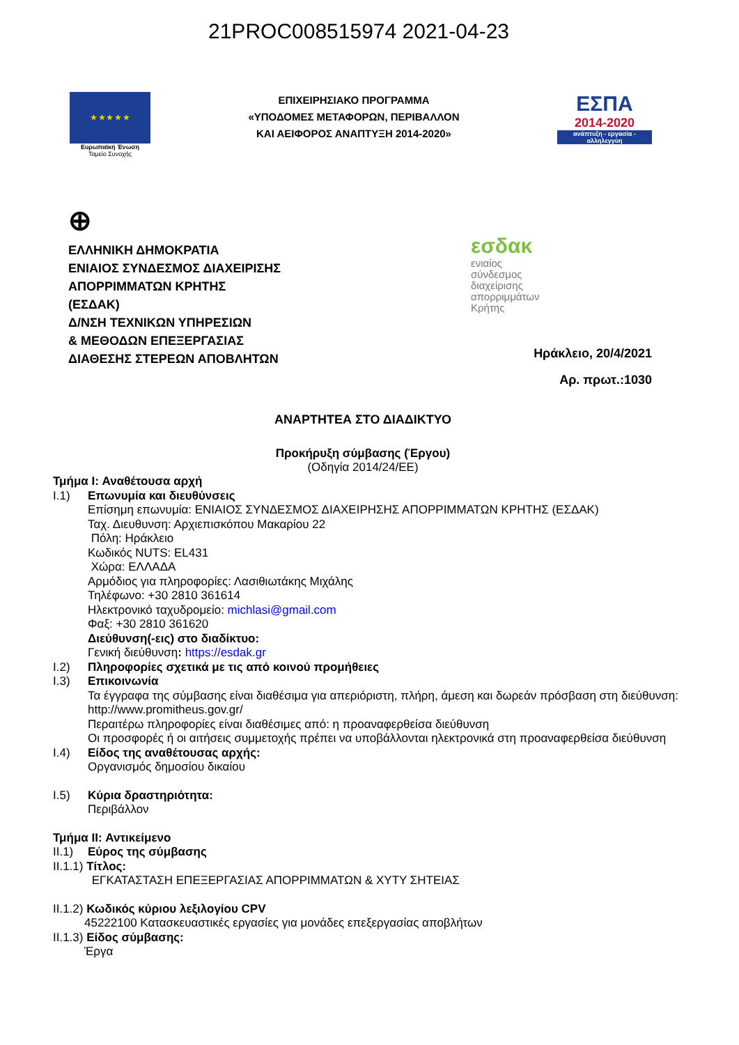21PROC008515974 2021-04-23
★ ★ ★ ★ ★
Ευρωπαϊκή Ένωση
Ταμείο Συνοχής
ΕΠΙΧΕΙΡΗΣΙΑΚΟ ΠΡΟΓΡΑΜΜΑ
«ΥΠΟΔΟΜΕΣ ΜΕΤΑΦΟΡΩΝ, ΠΕΡΙΒΑΛΛΟΝ
ΚΑΙ ΑΕΙΦΟΡΟΣ ΑΝΑΠΤΥΞΗ 2014-2020»
ΕΣΠΑ
2014-2020
ανάπτυξη - εργασία - αλληλεγγύη
⊕
ΕΛΛΗΝΙΚΗ ΔΗΜΟΚΡΑΤΙΑ
ΕΝΙΑΙΟΣ ΣΥΝΔΕΣΜΟΣ ΔΙΑΧΕΙΡΙΣΗΣ
ΑΠΟΡΡΙΜΜΑΤΩΝ ΚΡΗΤΗΣ
(ΕΣΔΑΚ)
Δ/ΝΣΗ ΤΕΧΝΙΚΩΝ ΥΠΗΡΕΣΙΩΝ
& ΜΕΘΟΔΩΝ ΕΠΕΞΕΡΓΑΣΙΑΣ
ΔΙΑΘΕΣΗΣ ΣΤΕΡΕΩΝ ΑΠΟΒΛΗΤΩΝ
εσδακ
ενιαίος
σύνδεσμος
διαχείρισης
απορριμμάτων
Κρήτης
Ηράκλειο, 20/4/2021
Αρ. πρωτ.:1030
ΑΝΑΡΤΗΤΕΑ ΣΤΟ ΔΙΑΔΙΚΤΥΟ
Προκήρυξη σύμβασης (Έργου)
(Οδηγία 2014/24/ΕΕ)
Τμήμα I: Αναθέτουσα αρχή
I.1) Επωνυμία και διευθύνσεις
Επίσημη επωνυμία: ΕΝΙΑΙΟΣ ΣΥΝΔΕΣΜΟΣ ΔΙΑΧΕΙΡΗΣΗΣ ΑΠΟΡΡΙΜΜΑΤΩΝ ΚΡΗΤΗΣ (ΕΣΔΑΚ)
Ταχ. Διευθυνση: Αρχιεπισκόπου Μακαρίου 22
Πόλη: Ηράκλειο
Κωδικός NUTS: EL431
Χώρα: ΕΛΛΑΔΑ
Αρμόδιος για πληροφορίες: Λασιθιωτάκης Μιχάλης
Τηλέφωνο: +30 2810 361614
Ηλεκτρονικό ταχυδρομείο: michlasi@gmail.com
Φαξ: +30 2810 361620
Διεύθυνση(-εις) στο διαδίκτυο:
Γενική διεύθυνση: https://esdak.gr
I.2) Πληροφορίες σχετικά με τις από κοινού προμήθειες
I.3) Επικοινωνία
Τα έγγραφα της σύμβασης είναι διαθέσιμα για απεριόριστη, πλήρη, άμεση και δωρεάν πρόσβαση στη διεύθυνση: http://www.promitheus.gov.gr/
Περαιτέρω πληροφορίες είναι διαθέσιμες από: η προαναφερθείσα διεύθυνση
Οι προσφορές ή οι αιτήσεις συμμετοχής πρέπει να υποβάλλονται ηλεκτρονικά στη προαναφερθείσα διεύθυνση
I.4) Είδος της αναθέτουσας αρχής:
Οργανισμός δημοσίου δικαίου
I.5) Κύρια δραστηριότητα:
Περιβάλλον
Τμήμα II: Αντικείμενο
II.1)
Εύρος της σύμβασης
II.1.1) Τίτλος:
ΕΓΚΑΤΑΣΤΑΣΗ ΕΠΕΞΕΡΓΑΣΙΑΣ ΑΠΟΡΡΙΜΜΑΤΩΝ & ΧΥΤΥ ΣΗΤΕΙΑΣ
II.1.2) Κωδικός κύριου λεξιλογίου CPV
45222100 Κατασκευαστικές εργασίες για μονάδες επεξεργασίας αποβλήτων
II.1.3) Είδος σύμβασης:
Έργα